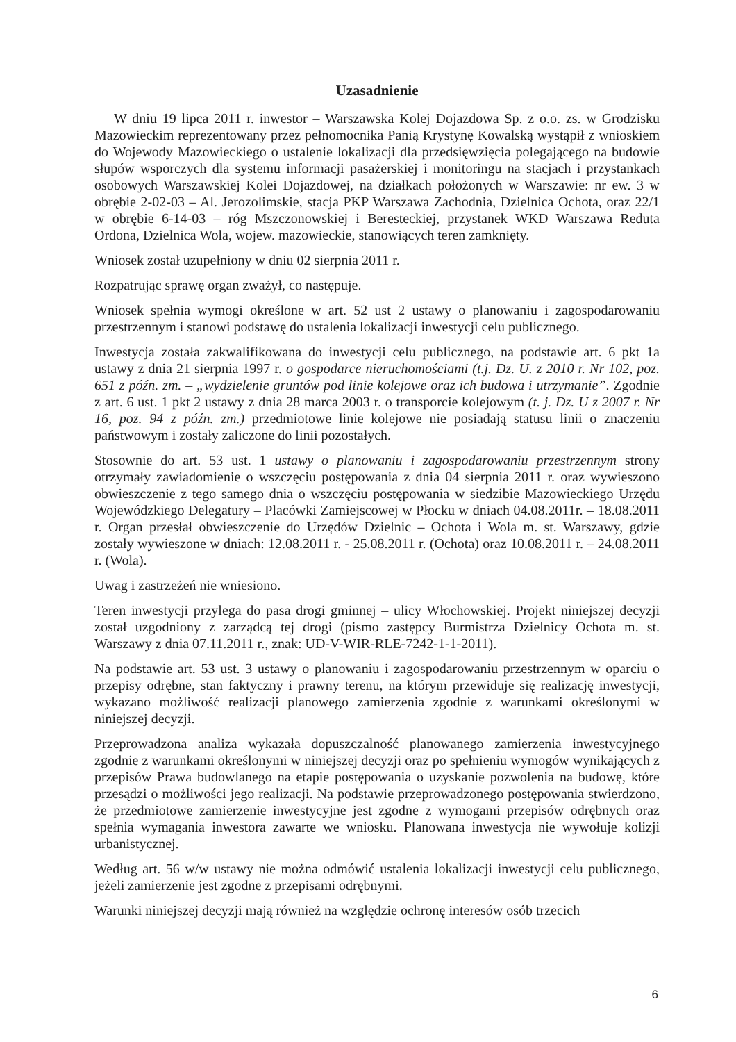Uzasadnienie
W dniu 19 lipca 2011 r. inwestor – Warszawska Kolej Dojazdowa Sp. z o.o. zs. w Grodzisku Mazowieckim reprezentowany przez pełnomocnika Panią Krystynę Kowalską wystąpił z wnioskiem do Wojewody Mazowieckiego o ustalenie lokalizacji dla przedsięwzięcia polegającego na budowie słupów wsporczych dla systemu informacji pasażerskiej i monitoringu na stacjach i przystankach osobowych Warszawskiej Kolei Dojazdowej, na działkach położonych w Warszawie: nr ew. 3 w obrębie 2-02-03 – Al. Jerozolimskie, stacja PKP Warszawa Zachodnia, Dzielnica Ochota, oraz 22/1 w obrębie 6-14-03 – róg Mszczonowskiej i Beresteckiej, przystanek WKD Warszawa Reduta Ordona, Dzielnica Wola, wojew. mazowieckie, stanowiących teren zamknięty.
Wniosek został uzupełniony w dniu 02 sierpnia 2011 r.
Rozpatrując sprawę organ zważył, co następuje.
Wniosek spełnia wymogi określone w art. 52 ust 2 ustawy o planowaniu i zagospodarowaniu przestrzennym i stanowi podstawę do ustalenia lokalizacji inwestycji celu publicznego.
Inwestycja została zakwalifikowana do inwestycji celu publicznego, na podstawie art. 6 pkt 1a ustawy z dnia 21 sierpnia 1997 r. o gospodarce nieruchomościami (t.j. Dz. U. z 2010 r. Nr 102, poz. 651 z późn. zm. – „wydzielenie gruntów pod linie kolejowe oraz ich budowa i utrzymanie”. Zgodnie z art. 6 ust. 1 pkt 2 ustawy z dnia 28 marca 2003 r. o transporcie kolejowym (t. j. Dz. U z 2007 r. Nr 16, poz. 94 z późn. zm.) przedmiotowe linie kolejowe nie posiadają statusu linii o znaczeniu państwowym i zostały zaliczone do linii pozostałych.
Stosownie do art. 53 ust. 1 ustawy o planowaniu i zagospodarowaniu przestrzennym strony otrzymały zawiadomienie o wszczęciu postępowania z dnia 04 sierpnia 2011 r. oraz wywieszono obwieszczenie z tego samego dnia o wszczęciu postępowania w siedzibie Mazowieckiego Urzędu Wojewódzkiego Delegatury – Placówki Zamiejscowej w Płocku w dniach 04.08.2011r. – 18.08.2011 r. Organ przesłał obwieszczenie do Urzędów Dzielnic – Ochota i Wola m. st. Warszawy, gdzie zostały wywieszone w dniach: 12.08.2011 r. - 25.08.2011 r. (Ochota) oraz 10.08.2011 r. – 24.08.2011 r. (Wola).
Uwag i zastrzeżeń nie wniesiono.
Teren inwestycji przylega do pasa drogi gminnej – ulicy Włochowskiej. Projekt niniejszej decyzji został uzgodniony z zarządcą tej drogi (pismo zastępcy Burmistrza Dzielnicy Ochota m. st. Warszawy z dnia 07.11.2011 r., znak: UD-V-WIR-RLE-7242-1-1-2011).
Na podstawie art. 53 ust. 3 ustawy o planowaniu i zagospodarowaniu przestrzennym w oparciu o przepisy odrębne, stan faktyczny i prawny terenu, na którym przewiduje się realizację inwestycji, wykazano możliwość realizacji planowego zamierzenia zgodnie z warunkami określonymi w niniejszej decyzji.
Przeprowadzona analiza wykazała dopuszczalność planowanego zamierzenia inwestycyjnego zgodnie z warunkami określonymi w niniejszej decyzji oraz po spełnieniu wymogów wynikających z przepisów Prawa budowlanego na etapie postępowania o uzyskanie pozwolenia na budowę, które przesądzi o możliwości jego realizacji. Na podstawie przeprowadzonego postępowania stwierdzono, że przedmiotowe zamierzenie inwestycyjne jest zgodne z wymogami przepisów odrębnych oraz spełnia wymagania inwestora zawarte we wniosku. Planowana inwestycja nie wywołuje kolizji urbanistycznej.
Według art. 56 w/w ustawy nie można odmówić ustalenia lokalizacji inwestycji celu publicznego, jeżeli zamierzenie jest zgodne z przepisami odrębnymi.
Warunki niniejszej decyzji mają również na względzie ochronę interesów osób trzecich
6